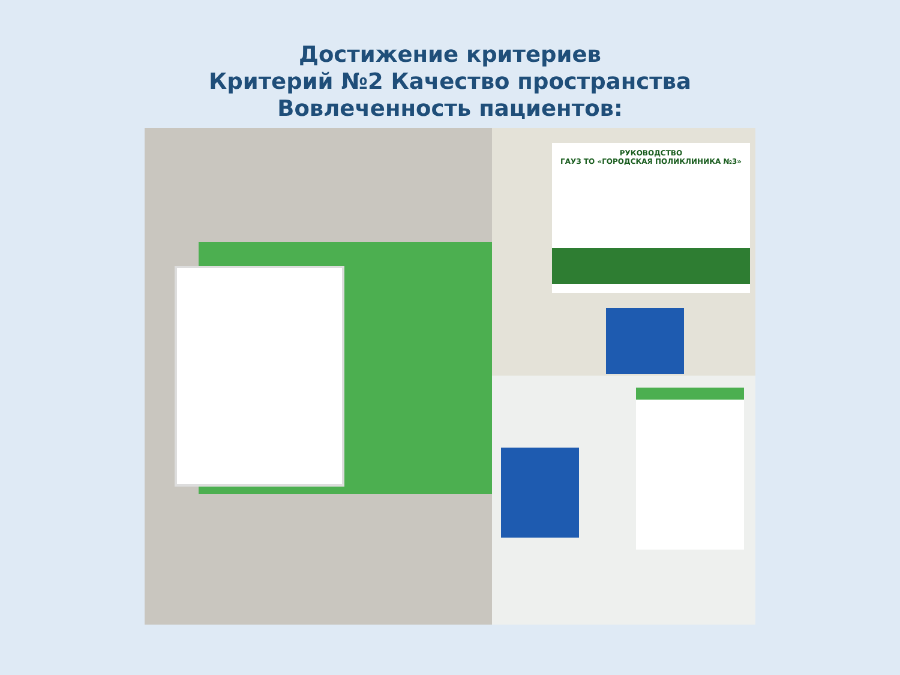Достижение критериев
Критерий №2 Качество пространства
Вовлеченность пациентов:
РУКОВОДСТВО
ГАУЗ ТО «ГОРОДСКАЯ ПОЛИКЛИНИКА №3»